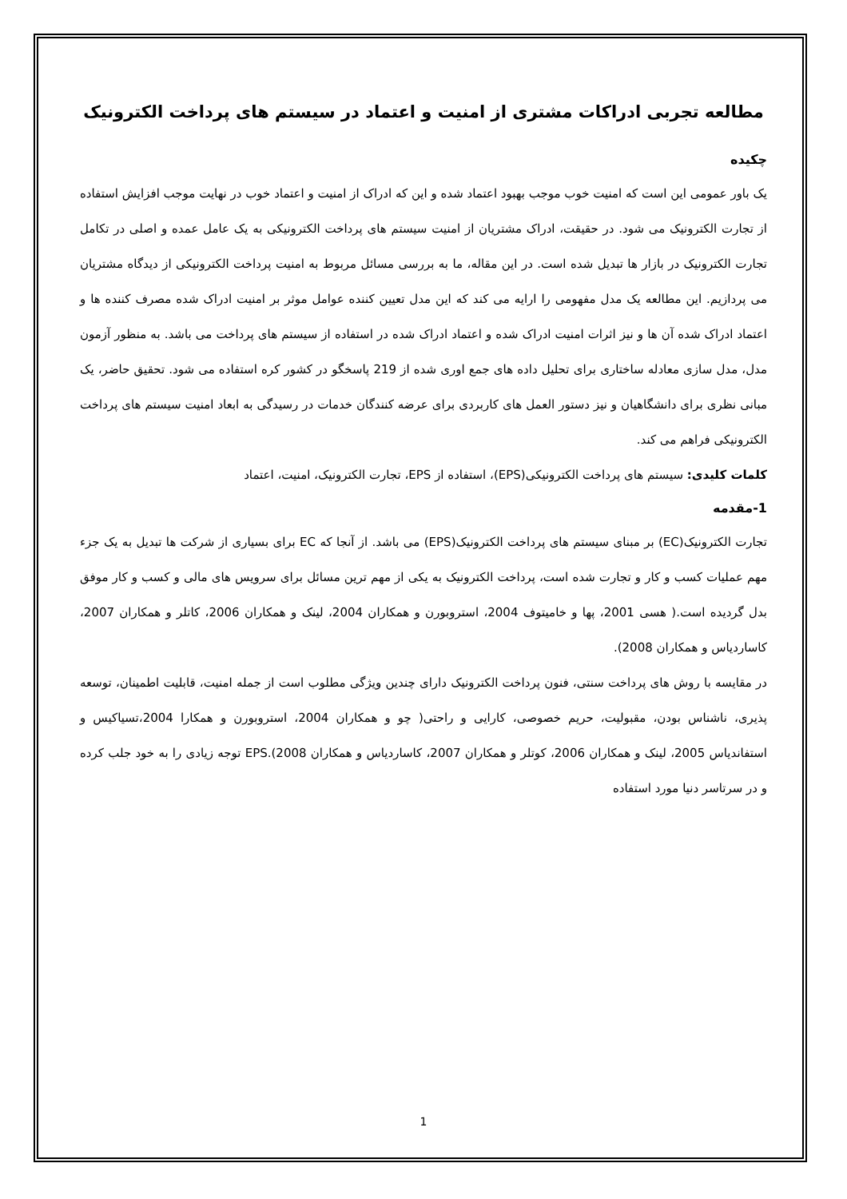مطالعه تجربی ادراکات مشتری از امنیت و اعتماد در سیستم های پرداخت الکترونیک
چکیده
یک باور عمومی این است که امنیت خوب موجب بهبود اعتماد شده و این که ادراک از امنیت و اعتماد خوب در نهایت موجب افزایش استفاده از تجارت الکترونیک می شود. در حقیقت، ادراک مشتریان از امنیت سیستم های پرداخت الکترونیکی به یک عامل عمده و اصلی در تکامل تجارت الکترونیک در بازار ها تبدیل شده است. در این مقاله، ما به بررسی مسائل مربوط به امنیت پرداخت الکترونیکی از دیدگاه مشتریان می پردازیم. این مطالعه یک مدل مفهومی را ارایه می کند که این مدل تعیین کننده عوامل موثر بر امنیت ادراک شده مصرف کننده ها و اعتماد ادراک شده آن ها و نیز اثرات امنیت ادراک شده و اعتماد ادراک شده در استفاده از سیستم های پرداخت می باشد. به منظور آزمون مدل، مدل سازی معادله ساختاری برای تحلیل داده های جمع اوری شده از 219 پاسخگو در کشور کره استفاده می شود. تحقیق حاضر، یک مبانی نظری برای دانشگاهیان و نیز دستور العمل های کاربردی برای عرضه کنندگان خدمات در رسیدگی به ابعاد امنیت سیستم های پرداخت الکترونیکی فراهم می کند.
کلمات کلیدی: سیستم های پرداخت الکترونیکی(EPS)، استفاده از EPS، تجارت الکترونیک، امنیت، اعتماد
1-مقدمه
تجارت الکترونیک(EC) بر مبنای سیستم های پرداخت الکترونیک(EPS) می باشد. از آنجا که EC برای بسیاری از شرکت ها تبدیل به یک جزء مهم عملیات کسب و کار و تجارت شده است، پرداخت الکترونیک به یکی از مهم ترین مسائل برای سرویس های مالی و کسب و کار موفق بدل گردیده است.( هسی 2001، پها و خامیتوف 2004، استروبورن و همکاران 2004، لینک و همکاران 2006، کاتلر و همکاران 2007، کاساردیاس و همکاران 2008).
در مقایسه با روش های پرداخت سنتی، فنون پرداخت الکترونیک دارای چندین ویژگی مطلوب است از جمله امنیت، قابلیت اطمینان، توسعه پذیری، ناشناس بودن، مقبولیت، حریم خصوصی، کارایی و راحتی( چو و همکاران 2004، استروبورن و همکارا 2004،تسیاکیس و استفاندیاس 2005، لینک و همکاران 2006، کوتلر و همکاران 2007، کاساردیاس و همکاران 2008).EPS توجه زیادی را به خود جلب کرده و در سرتاسر دنیا مورد استفاده
1